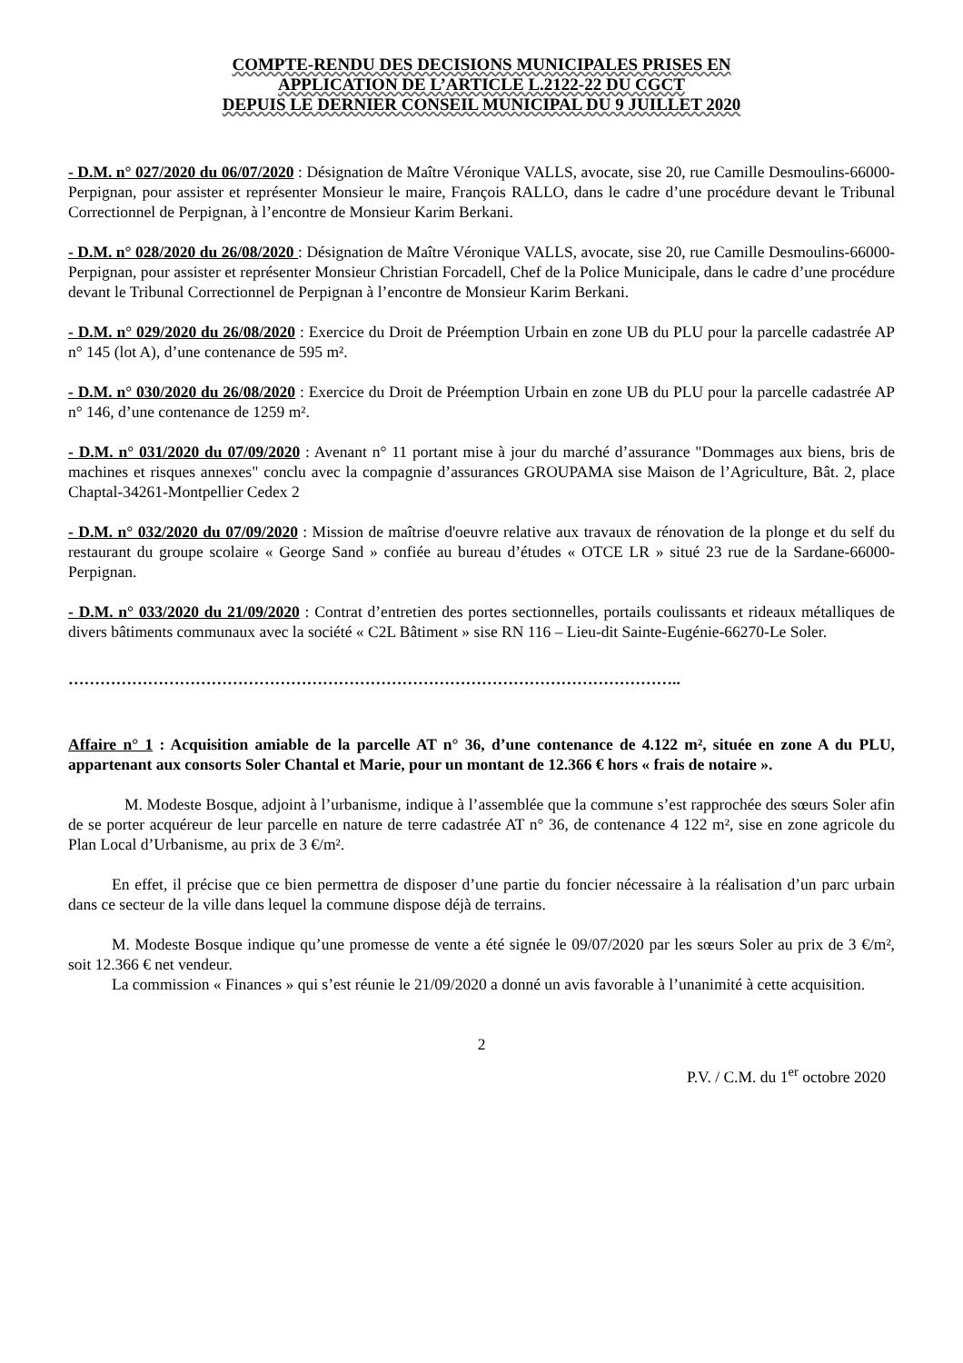COMPTE-RENDU DES DECISIONS MUNICIPALES PRISES EN
APPLICATION DE L’ARTICLE L.2122-22 DU CGCT
DEPUIS LE DERNIER CONSEIL MUNICIPAL DU 9 JUILLET 2020
- D.M. n° 027/2020 du 06/07/2020 : Désignation de Maître Véronique VALLS, avocate, sise 20, rue Camille Desmoulins-66000-Perpignan, pour assister et représenter Monsieur le maire, François RALLO, dans le cadre d’une procédure devant le Tribunal Correctionnel de Perpignan, à l’encontre de Monsieur Karim Berkani.
- D.M. n° 028/2020 du 26/08/2020 : Désignation de Maître Véronique VALLS, avocate, sise 20, rue Camille Desmoulins-66000-Perpignan, pour assister et représenter Monsieur Christian Forcadell, Chef de la Police Municipale, dans le cadre d’une procédure devant le Tribunal Correctionnel de Perpignan à l’encontre de Monsieur Karim Berkani.
- D.M. n° 029/2020 du 26/08/2020 : Exercice du Droit de Préemption Urbain en zone UB du PLU pour la parcelle cadastrée AP n° 145 (lot A), d’une contenance de 595 m².
- D.M. n° 030/2020 du 26/08/2020 : Exercice du Droit de Préemption Urbain en zone UB du PLU pour la parcelle cadastrée AP n° 146, d’une contenance de 1259 m².
- D.M. n° 031/2020 du 07/09/2020 : Avenant n° 11 portant mise à jour du marché d’assurance "Dommages aux biens, bris de machines et risques annexes" conclu avec la compagnie d’assurances GROUPAMA sise Maison de l’Agriculture, Bât. 2, place Chaptal-34261-Montpellier Cedex 2
- D.M. n° 032/2020 du 07/09/2020 : Mission de maîtrise d'oeuvre relative aux travaux de rénovation de la plonge et du self du restaurant du groupe scolaire « George Sand » confiée au bureau d’études « OTCE LR » situé 23 rue de la Sardane-66000-Perpignan.
- D.M. n° 033/2020 du 21/09/2020 : Contrat d’entretien des portes sectionnelles, portails coulissants et rideaux métalliques de divers bâtiments communaux avec la société « C2L Bâtiment » sise RN 116 – Lieu-dit Sainte-Eugénie-66270-Le Soler.
……………………………………………………………………………………………………..
Affaire n° 1 : Acquisition amiable de la parcelle AT n° 36, d’une contenance de 4.122 m², située en zone A du PLU, appartenant aux consorts Soler Chantal et Marie, pour un montant de 12.366 € hors « frais de notaire ».
M. Modeste Bosque, adjoint à l’urbanisme, indique à l’assemblée que la commune s’est rapprochée des sœurs Soler afin de se porter acquéreur de leur parcelle en nature de terre cadastrée AT n° 36, de contenance 4 122 m², sise en zone agricole du Plan Local d’Urbanisme, au prix de 3 €/m².
En effet, il précise que ce bien permettra de disposer d’une partie du foncier nécessaire à la réalisation d’un parc urbain dans ce secteur de la ville dans lequel la commune dispose déjà de terrains.
M. Modeste Bosque indique qu’une promesse de vente a été signée le 09/07/2020 par les sœurs Soler au prix de 3 €/m², soit 12.366 € net vendeur.
La commission « Finances » qui s’est réunie le 21/09/2020 a donné un avis favorable à l’unanimité à cette acquisition.
2
P.V. / C.M. du 1<sup>er</sup> octobre 2020